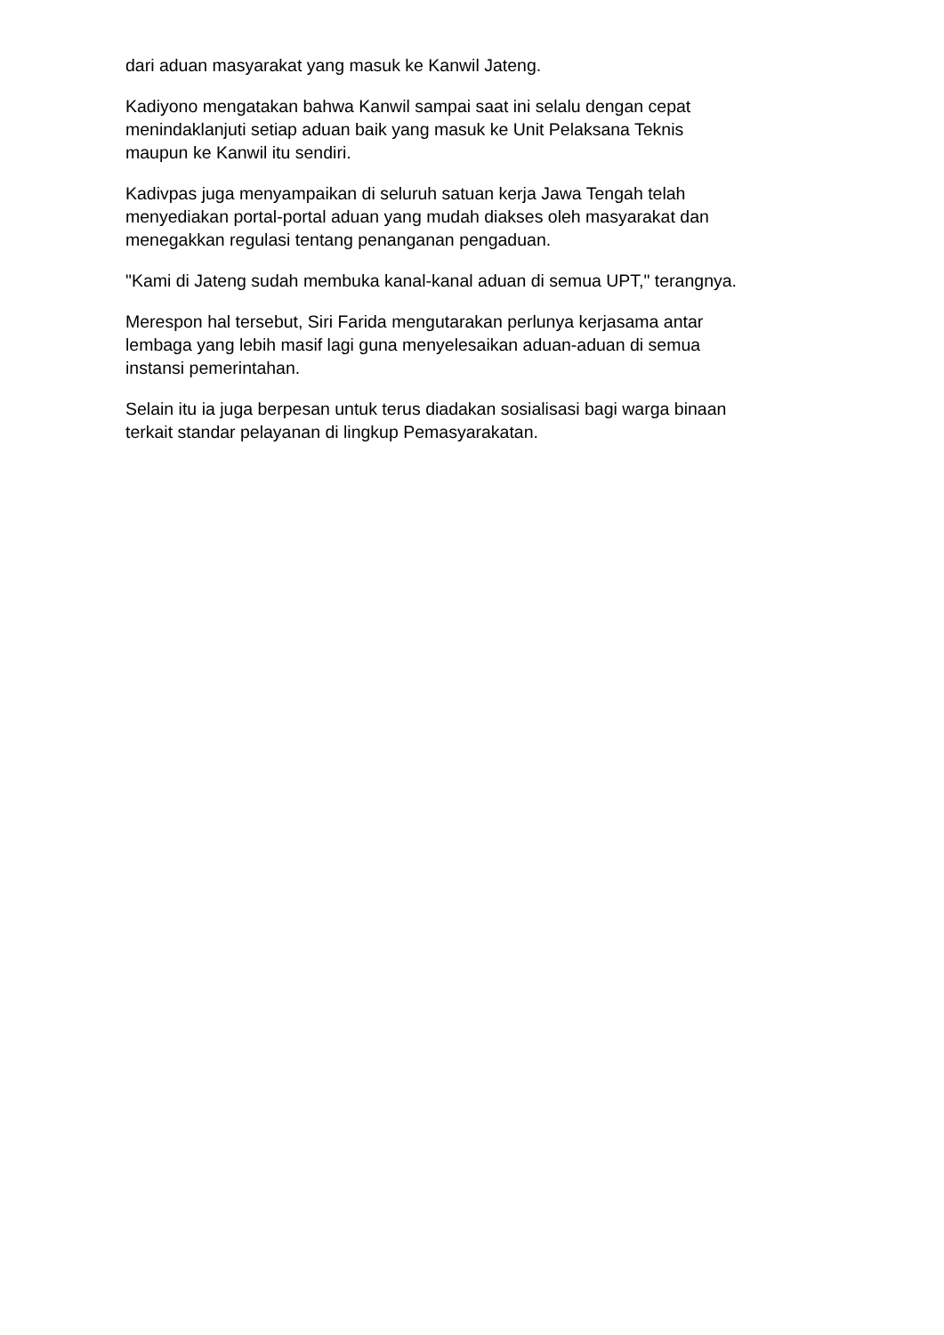dari aduan masyarakat yang masuk ke Kanwil Jateng.
Kadiyono mengatakan bahwa Kanwil sampai saat ini selalu dengan cepat
menindaklanjuti setiap aduan baik yang masuk ke Unit Pelaksana Teknis
maupun ke Kanwil itu sendiri.
Kadivpas juga menyampaikan di seluruh satuan kerja Jawa Tengah telah
menyediakan portal-portal aduan yang mudah diakses oleh masyarakat dan
menegakkan regulasi tentang penanganan pengaduan.
"Kami di Jateng sudah membuka kanal-kanal aduan di semua UPT," terangnya.
Merespon hal tersebut, Siri Farida mengutarakan perlunya kerjasama antar
lembaga yang lebih masif lagi guna menyelesaikan aduan-aduan di semua
instansi pemerintahan.
Selain itu ia juga berpesan untuk terus diadakan sosialisasi bagi warga binaan
terkait standar pelayanan di lingkup Pemasyarakatan.